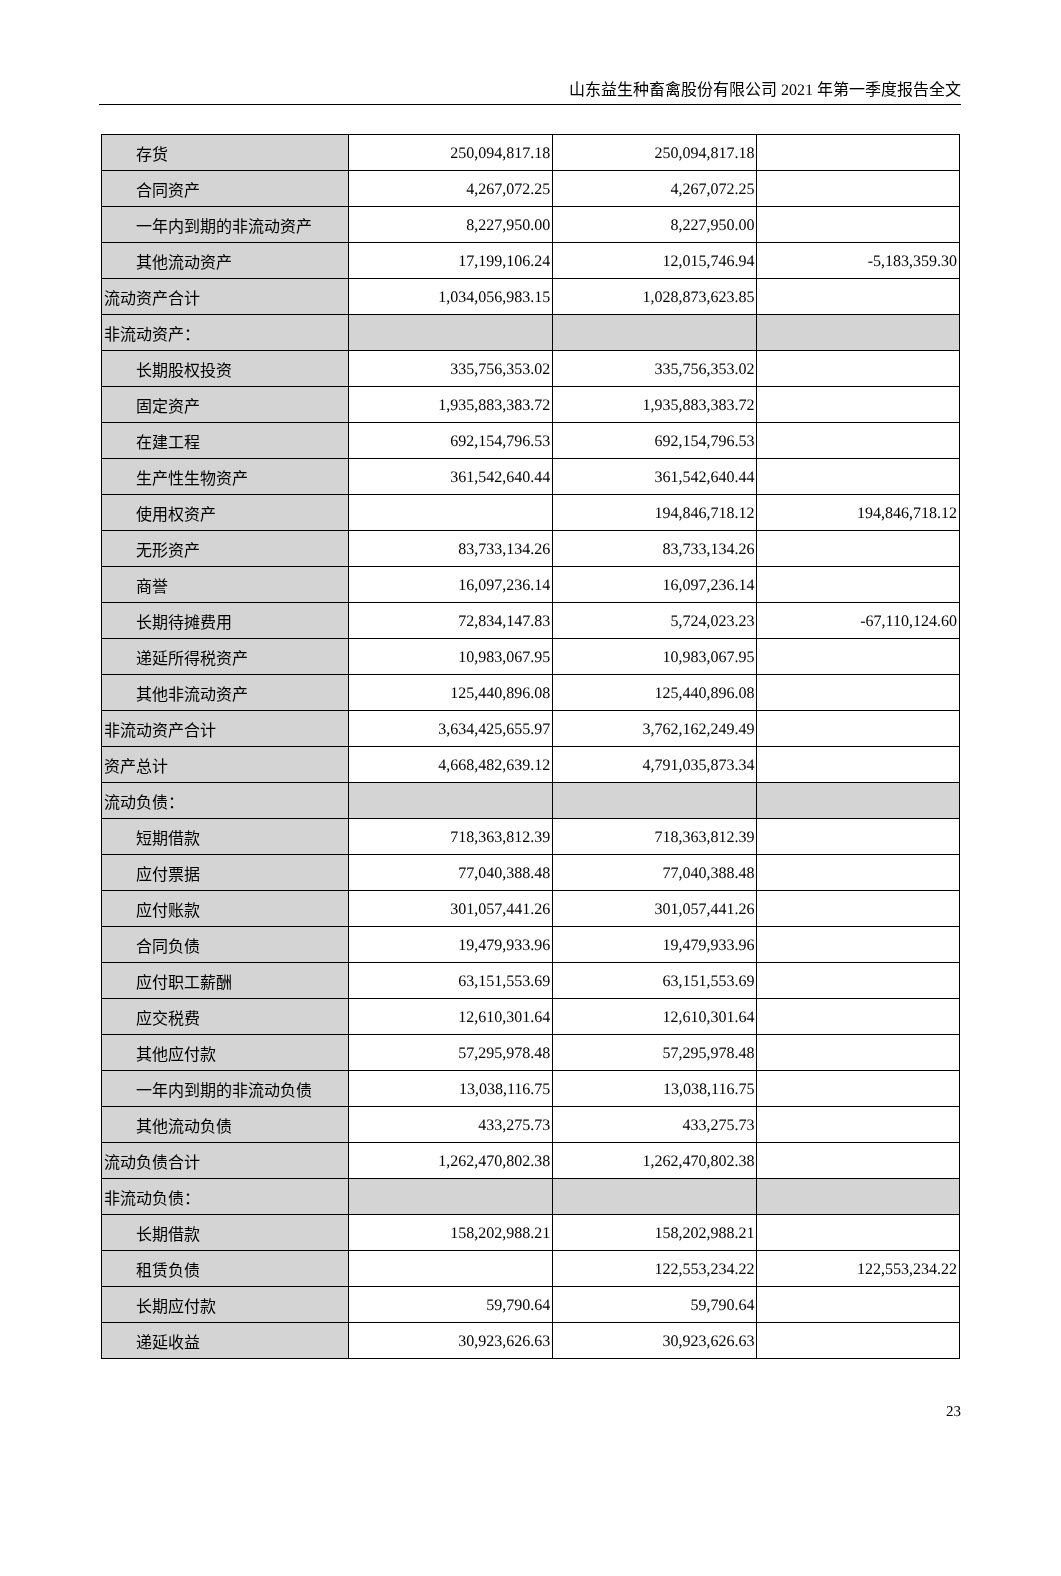山东益生种畜禽股份有限公司 2021 年第一季度报告全文
| 存货 | 250,094,817.18 | 250,094,817.18 | |
| 合同资产 | 4,267,072.25 | 4,267,072.25 | |
| 一年内到期的非流动资产 | 8,227,950.00 | 8,227,950.00 | |
| 其他流动资产 | 17,199,106.24 | 12,015,746.94 | -5,183,359.30 |
| 流动资产合计 | 1,034,056,983.15 | 1,028,873,623.85 | |
| 非流动资产： | | | |
| 长期股权投资 | 335,756,353.02 | 335,756,353.02 | |
| 固定资产 | 1,935,883,383.72 | 1,935,883,383.72 | |
| 在建工程 | 692,154,796.53 | 692,154,796.53 | |
| 生产性生物资产 | 361,542,640.44 | 361,542,640.44 | |
| 使用权资产 | | 194,846,718.12 | 194,846,718.12 |
| 无形资产 | 83,733,134.26 | 83,733,134.26 | |
| 商誉 | 16,097,236.14 | 16,097,236.14 | |
| 长期待摊费用 | 72,834,147.83 | 5,724,023.23 | -67,110,124.60 |
| 递延所得税资产 | 10,983,067.95 | 10,983,067.95 | |
| 其他非流动资产 | 125,440,896.08 | 125,440,896.08 | |
| 非流动资产合计 | 3,634,425,655.97 | 3,762,162,249.49 | |
| 资产总计 | 4,668,482,639.12 | 4,791,035,873.34 | |
| 流动负债： | | | |
| 短期借款 | 718,363,812.39 | 718,363,812.39 | |
| 应付票据 | 77,040,388.48 | 77,040,388.48 | |
| 应付账款 | 301,057,441.26 | 301,057,441.26 | |
| 合同负债 | 19,479,933.96 | 19,479,933.96 | |
| 应付职工薪酬 | 63,151,553.69 | 63,151,553.69 | |
| 应交税费 | 12,610,301.64 | 12,610,301.64 | |
| 其他应付款 | 57,295,978.48 | 57,295,978.48 | |
| 一年内到期的非流动负债 | 13,038,116.75 | 13,038,116.75 | |
| 其他流动负债 | 433,275.73 | 433,275.73 | |
| 流动负债合计 | 1,262,470,802.38 | 1,262,470,802.38 | |
| 非流动负债： | | | |
| 长期借款 | 158,202,988.21 | 158,202,988.21 | |
| 租赁负债 | | 122,553,234.22 | 122,553,234.22 |
| 长期应付款 | 59,790.64 | 59,790.64 | |
| 递延收益 | 30,923,626.63 | 30,923,626.63 | |
23